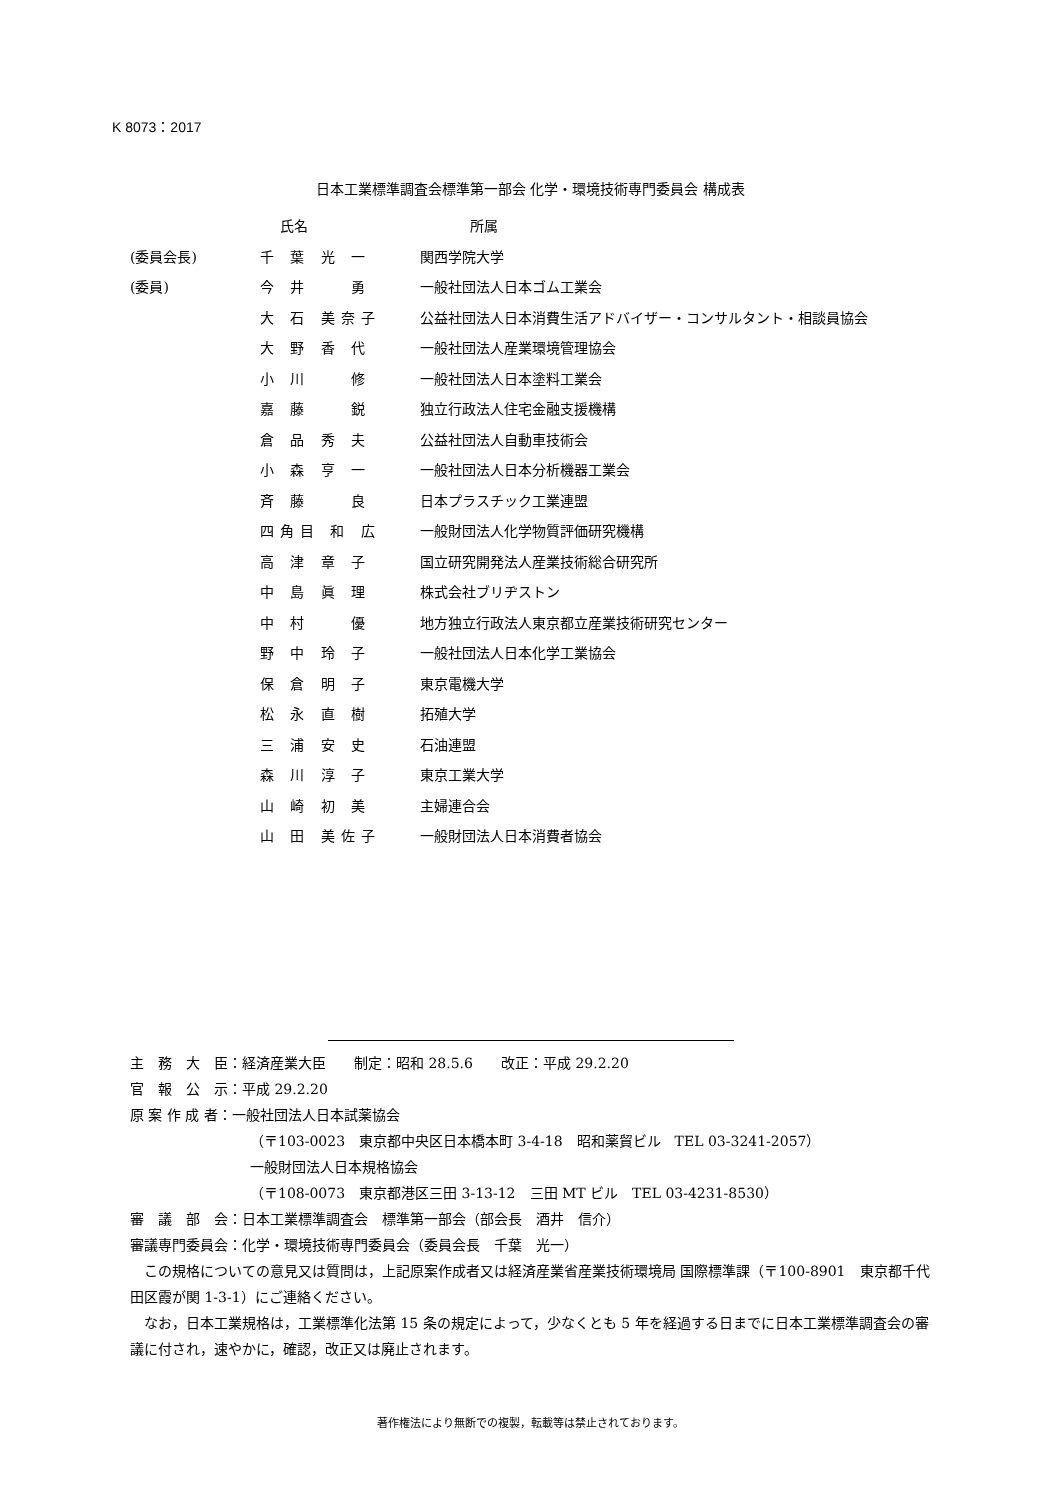K 8073：2017
日本工業標準調査会標準第一部会 化学・環境技術専門委員会 構成表
| | 氏名 | 所属 |
| --- | --- | --- |
| (委員会長) | 千 葉 光 一 | 関西学院大学 |
| (委員) | 今 井 勇 | 一般社団法人日本ゴム工業会 |
| | 大 石 美奈子 | 公益社団法人日本消費生活アドバイザー・コンサルタント・相談員協会 |
| | 大 野 香 代 | 一般社団法人産業環境管理協会 |
| | 小 川 修 | 一般社団法人日本塗料工業会 |
| | 嘉 藤 鋭 | 独立行政法人住宅金融支援機構 |
| | 倉 品 秀 夫 | 公益社団法人自動車技術会 |
| | 小 森 亨 一 | 一般社団法人日本分析機器工業会 |
| | 斉 藤 良 | 日本プラスチック工業連盟 |
| | 四角目 和 広 | 一般財団法人化学物質評価研究機構 |
| | 高 津 章 子 | 国立研究開発法人産業技術総合研究所 |
| | 中 島 眞 理 | 株式会社ブリヂストン |
| | 中 村 優 | 地方独立行政法人東京都立産業技術研究センター |
| | 野 中 玲 子 | 一般社団法人日本化学工業協会 |
| | 保 倉 明 子 | 東京電機大学 |
| | 松 永 直 樹 | 拓殖大学 |
| | 三 浦 安 史 | 石油連盟 |
| | 森 川 淳 子 | 東京工業大学 |
| | 山 崎 初 美 | 主婦連合会 |
| | 山 田 美佐子 | 一般財団法人日本消費者協会 |
主　務　大　臣：経済産業大臣　　制定：昭和 28.5.6　　改正：平成 29.2.20
官　報　公　示：平成 29.2.20
原 案 作 成 者：一般社団法人日本試薬協会
（〒103-0023　東京都中央区日本橋本町 3-4-18　昭和薬貿ビル　TEL 03-3241-2057）
一般財団法人日本規格協会
（〒108-0073　東京都港区三田 3-13-12　三田 MT ビル　TEL 03-4231-8530）
審　議　部　会：日本工業標準調査会　標準第一部会（部会長　酒井　信介）
審議専門委員会：化学・環境技術専門委員会（委員会長　千葉　光一）
　この規格についての意見又は質問は，上記原案作成者又は経済産業省産業技術環境局 国際標準課（〒100-8901　東京都千代田区霞が関 1-3-1）にご連絡ください。
　なお，日本工業規格は，工業標準化法第 15 条の規定によって，少なくとも 5 年を経過する日までに日本工業標準調査会の審議に付され，速やかに，確認，改正又は廃止されます。
著作権法により無断での複製，転載等は禁止されております。